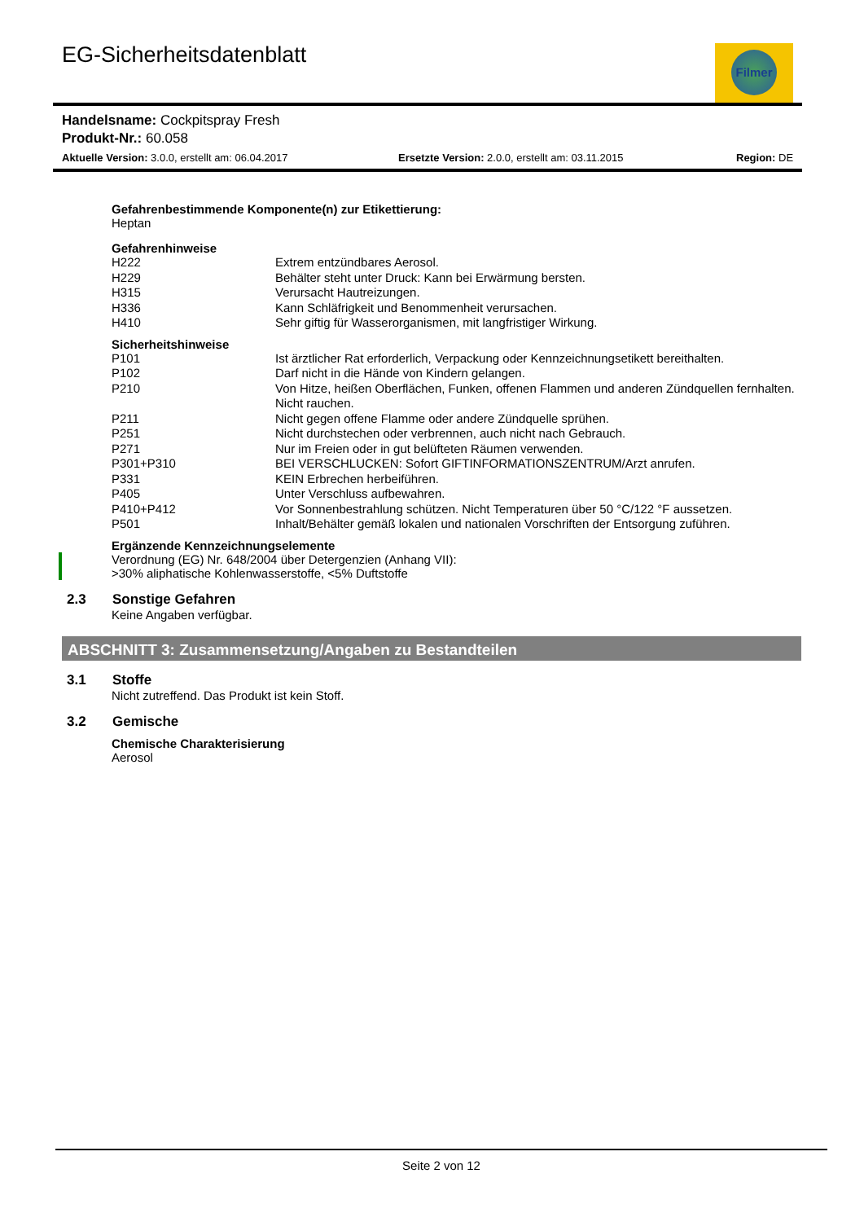EG-Sicherheitsdatenblatt Filmer
Handelsname: Cockpitspray Fresh
Produkt-Nr.: 60.058
Aktuelle Version: 3.0.0, erstellt am: 06.04.2017 Ersetzte Version: 2.0.0, erstellt am: 03.11.2015 Region: DE
Gefahrenbestimmende Komponente(n) zur Etikettierung:
Heptan
Gefahrenhinweise
| H222 | Extrem entzündbares Aerosol. |
| H229 | Behälter steht unter Druck: Kann bei Erwärmung bersten. |
| H315 | Verursacht Hautreizungen. |
| H336 | Kann Schläfrigkeit und Benommenheit verursachen. |
| H410 | Sehr giftig für Wasserorganismen, mit langfristiger Wirkung. |
Sicherheitshinweise
| P101 | Ist ärztlicher Rat erforderlich, Verpackung oder Kennzeichnungsetikett bereithalten. |
| P102 | Darf nicht in die Hände von Kindern gelangen. |
| P210 | Von Hitze, heißen Oberflächen, Funken, offenen Flammen und anderen Zündquellen fernhalten. Nicht rauchen. |
| P211 | Nicht gegen offene Flamme oder andere Zündquelle sprühen. |
| P251 | Nicht durchstechen oder verbrennen, auch nicht nach Gebrauch. |
| P271 | Nur im Freien oder in gut belüfteten Räumen verwenden. |
| P301+P310 | BEI VERSCHLUCKEN: Sofort GIFTINFORMATIONSZENTRUM/Arzt anrufen. |
| P331 | KEIN Erbrechen herbeiführen. |
| P405 | Unter Verschluss aufbewahren. |
| P410+P412 | Vor Sonnenbestrahlung schützen. Nicht Temperaturen über 50 °C/122 °F aussetzen. |
| P501 | Inhalt/Behälter gemäß lokalen und nationalen Vorschriften der Entsorgung zuführen. |
Ergänzende Kennzeichnungselemente
Verordnung (EG) Nr. 648/2004 über Detergenzien (Anhang VII):
>30% aliphatische Kohlenwasserstoffe, <5% Duftstoffe
2.3 Sonstige Gefahren
Keine Angaben verfügbar.
ABSCHNITT 3: Zusammensetzung/Angaben zu Bestandteilen
3.1 Stoffe
Nicht zutreffend. Das Produkt ist kein Stoff.
3.2 Gemische
Chemische Charakterisierung
Aerosol
Seite 2 von 12